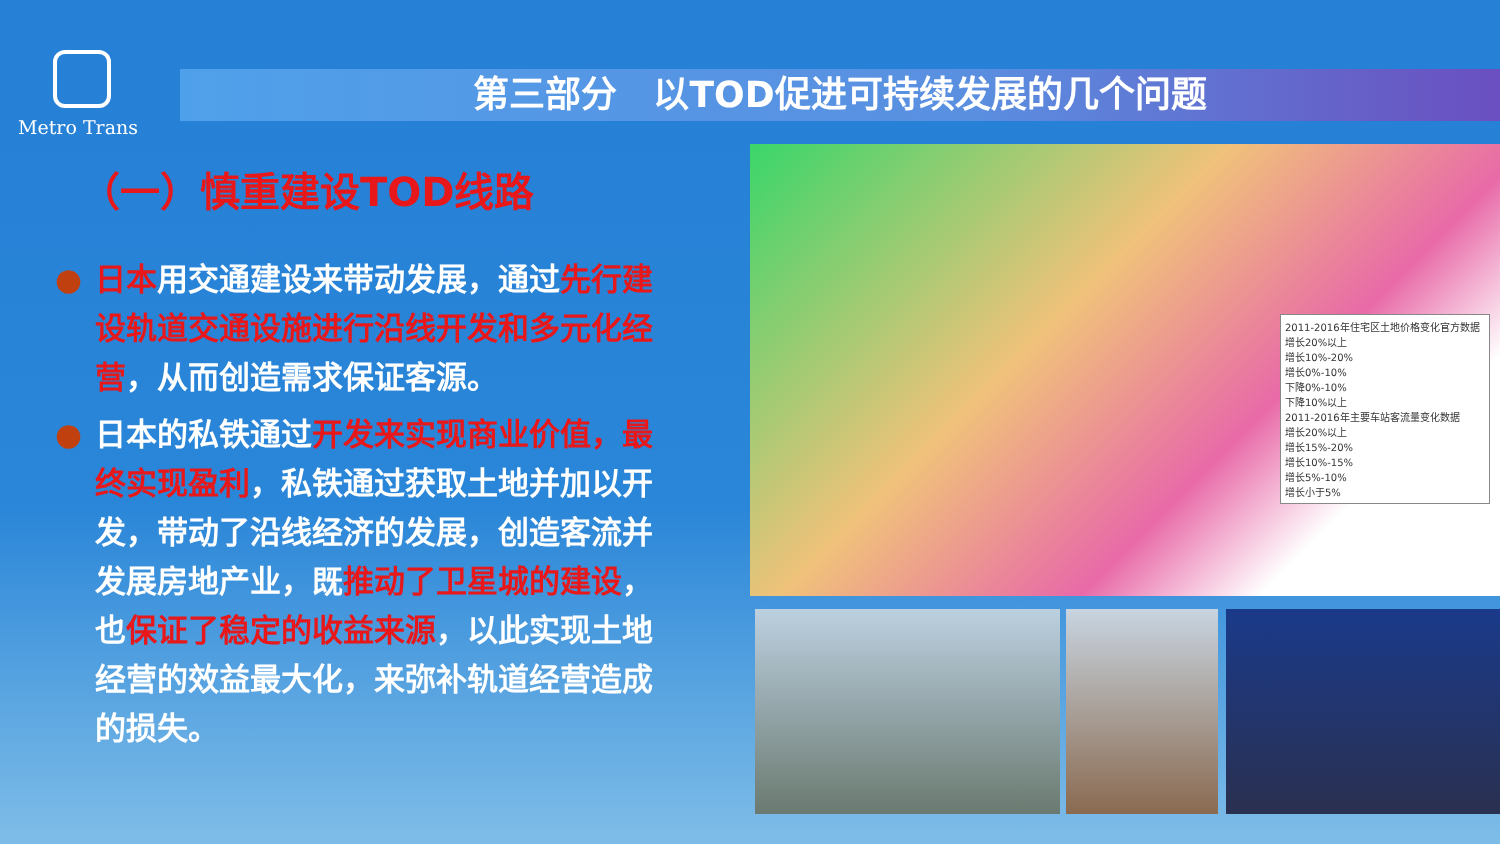Metro Trans
第三部分　以TOD促进可持续发展的几个问题
（一）慎重建设TOD线路
● 日本用交通建设来带动发展，通过先行建设轨道交通设施进行沿线开发和多元化经营，从而创造需求保证客源。
● 日本的私铁通过开发来实现商业价值，最终实现盈利，私铁通过获取土地并加以开发，带动了沿线经济的发展，创造客流并发展房地产业，既推动了卫星城的建设，也保证了稳定的收益来源，以此实现土地经营的效益最大化，来弥补轨道经营造成的损失。
2011-2016年住宅区土地价格变化官方数据
增长20%以上
增长10%-20%
增长0%-10%
下降0%-10%
下降10%以上
2011-2016年主要车站客流量变化数据
增长20%以上
增长15%-20%
增长10%-15%
增长5%-10%
增长小于5%